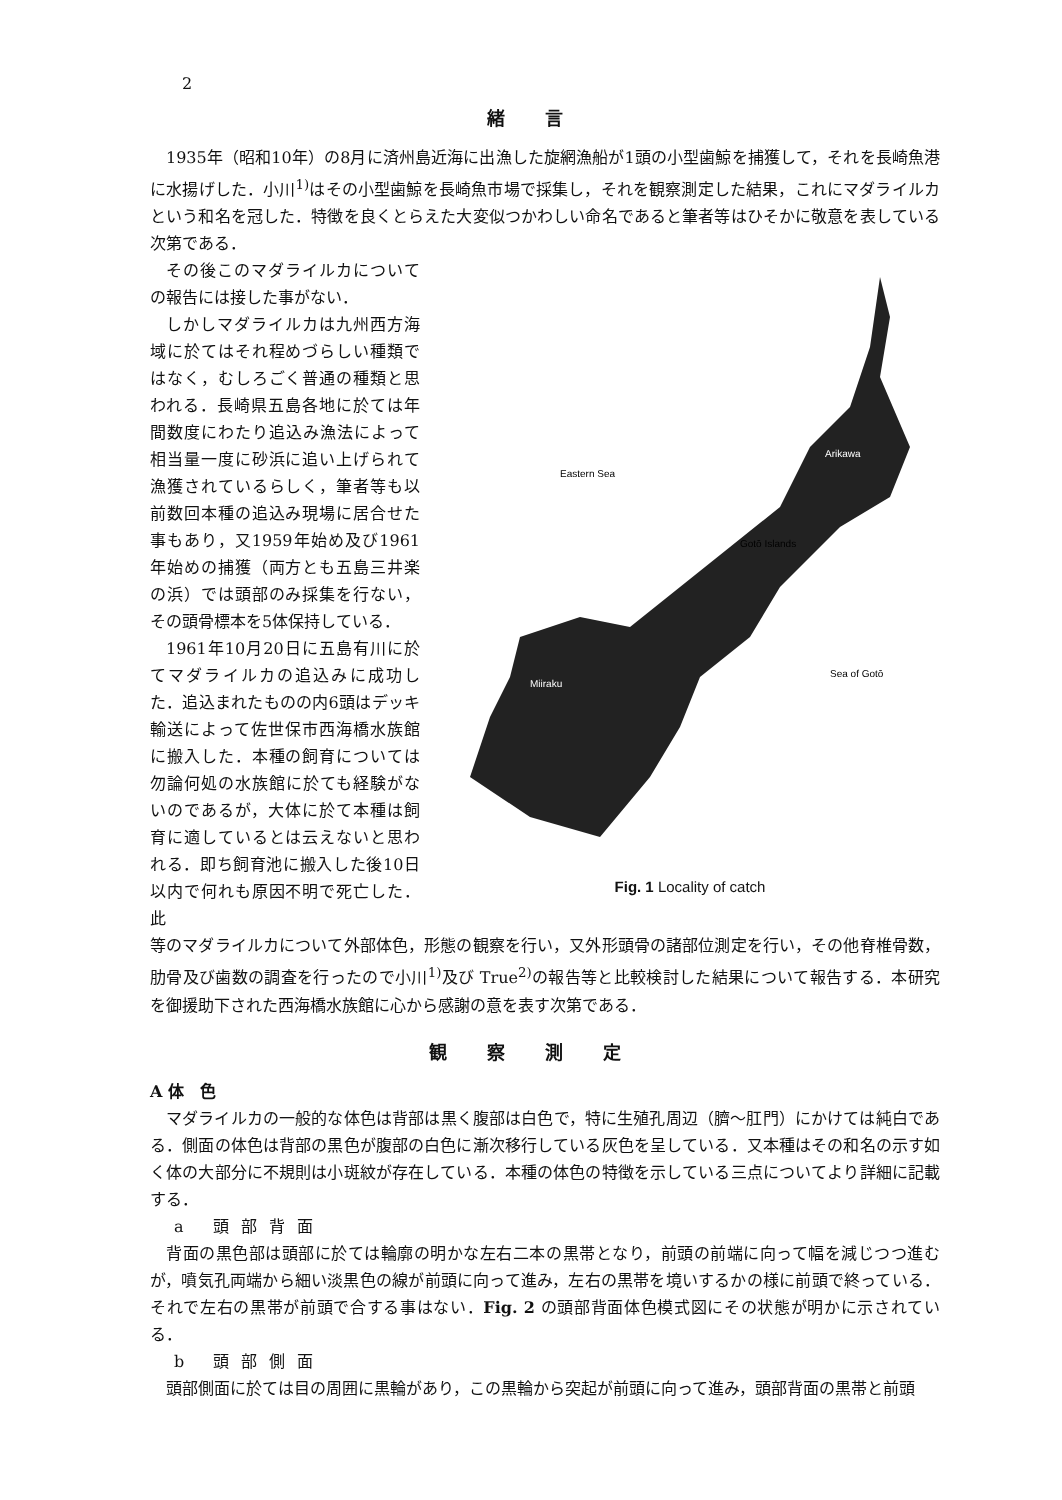2
緒言
1935年（昭和10年）の8月に済州島近海に出漁した旋網漁船が1頭の小型歯鯨を捕獲して，それを長崎魚港に水揚げした．小川<sup>1)</sup>はその小型歯鯨を長崎魚市場で採集し，それを観察測定した結果，これにマダライルカという和名を冠した．特徴を良くとらえた大変似つかわしい命名であると筆者等はひそかに敬意を表している次第である．
その後このマダライルカについての報告には接した事がない．
しかしマダライルカは九州西方海域に於てはそれ程めづらしい種類ではなく，むしろごく普通の種類と思われる．長崎県五島各地に於ては年間数度にわたり追込み漁法によって相当量一度に砂浜に追い上げられて漁獲されているらしく，筆者等も以前数回本種の追込み現場に居合せた事もあり，又1959年始め及び1961年始めの捕獲（両方とも五島三井楽の浜）では頭部のみ採集を行ない，その頭骨標本を5体保持している．
1961年10月20日に五島有川に於てマダライルカの追込みに成功した．追込まれたものの内6頭はデッキ輸送によって佐世保市西海橋水族館に搬入した．本種の飼育については勿論何処の水族館に於ても経験がないのであるが，大体に於て本種は飼育に適しているとは云えないと思われる．即ち飼育池に搬入した後10日以内で何れも原因不明で死亡した．此
Eastern Sea
Gotō Islands
Arikawa
Miiraku
Sea of Gotō
Fig. 1 Locality of catch
等のマダライルカについて外部体色，形態の観察を行い，又外形頭骨の諸部位測定を行い，その他脊椎骨数，肋骨及び歯数の調査を行ったので小川<sup>1)</sup>及び True<sup>2)</sup>の報告等と比較検討した結果について報告する．本研究を御援助下された西海橋水族館に心から感謝の意を表す次第である．
観察測定
A 体　色
マダライルカの一般的な体色は背部は黒く腹部は白色で，特に生殖孔周辺（臍〜肛門）にかけては純白である．側面の体色は背部の黒色が腹部の白色に漸次移行している灰色を呈している．又本種はその和名の示す如く体の大部分に不規則は小斑紋が存在している．本種の体色の特徴を示している三点についてより詳細に記載する．
a 頭部背面
背面の黒色部は頭部に於ては輪廓の明かな左右二本の黒帯となり，前頭の前端に向って幅を減じつつ進むが，噴気孔両端から細い淡黒色の線が前頭に向って進み，左右の黒帯を境いするかの様に前頭で終っている．それで左右の黒帯が前頭で合する事はない．Fig. 2 の頭部背面体色模式図にその状態が明かに示されている．
b 頭部側面
頭部側面に於ては目の周囲に黒輪があり，この黒輪から突起が前頭に向って進み，頭部背面の黒帯と前頭